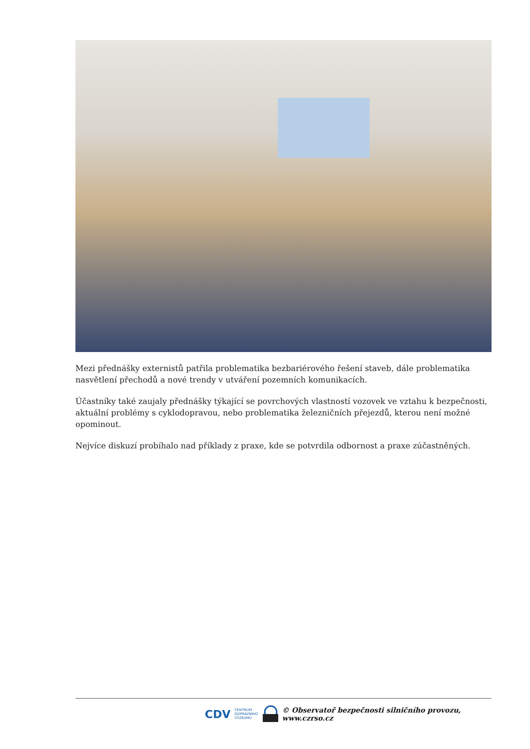Mezi přednášky externistů patřila problematika bezbariérového řešení staveb, dále problematika nasvětlení přechodů a nové trendy v utváření pozemních komunikacích.
Účastníky také zaujaly přednášky týkající se povrchových vlastností vozovek ve vztahu k bezpečnosti, aktuální problémy s cyklodopravou, nebo problematika železničních přejezdů, kterou není možné opominout.
Nejvíce diskuzí probíhalo nad příklady z praxe, kde se potvrdila odbornost a praxe zúčastněných.
CDV CENTRUM
DOPRAVNÍHO
VÝZKUMU © Observatoř bezpečnosti silničního provozu, www.czrso.cz